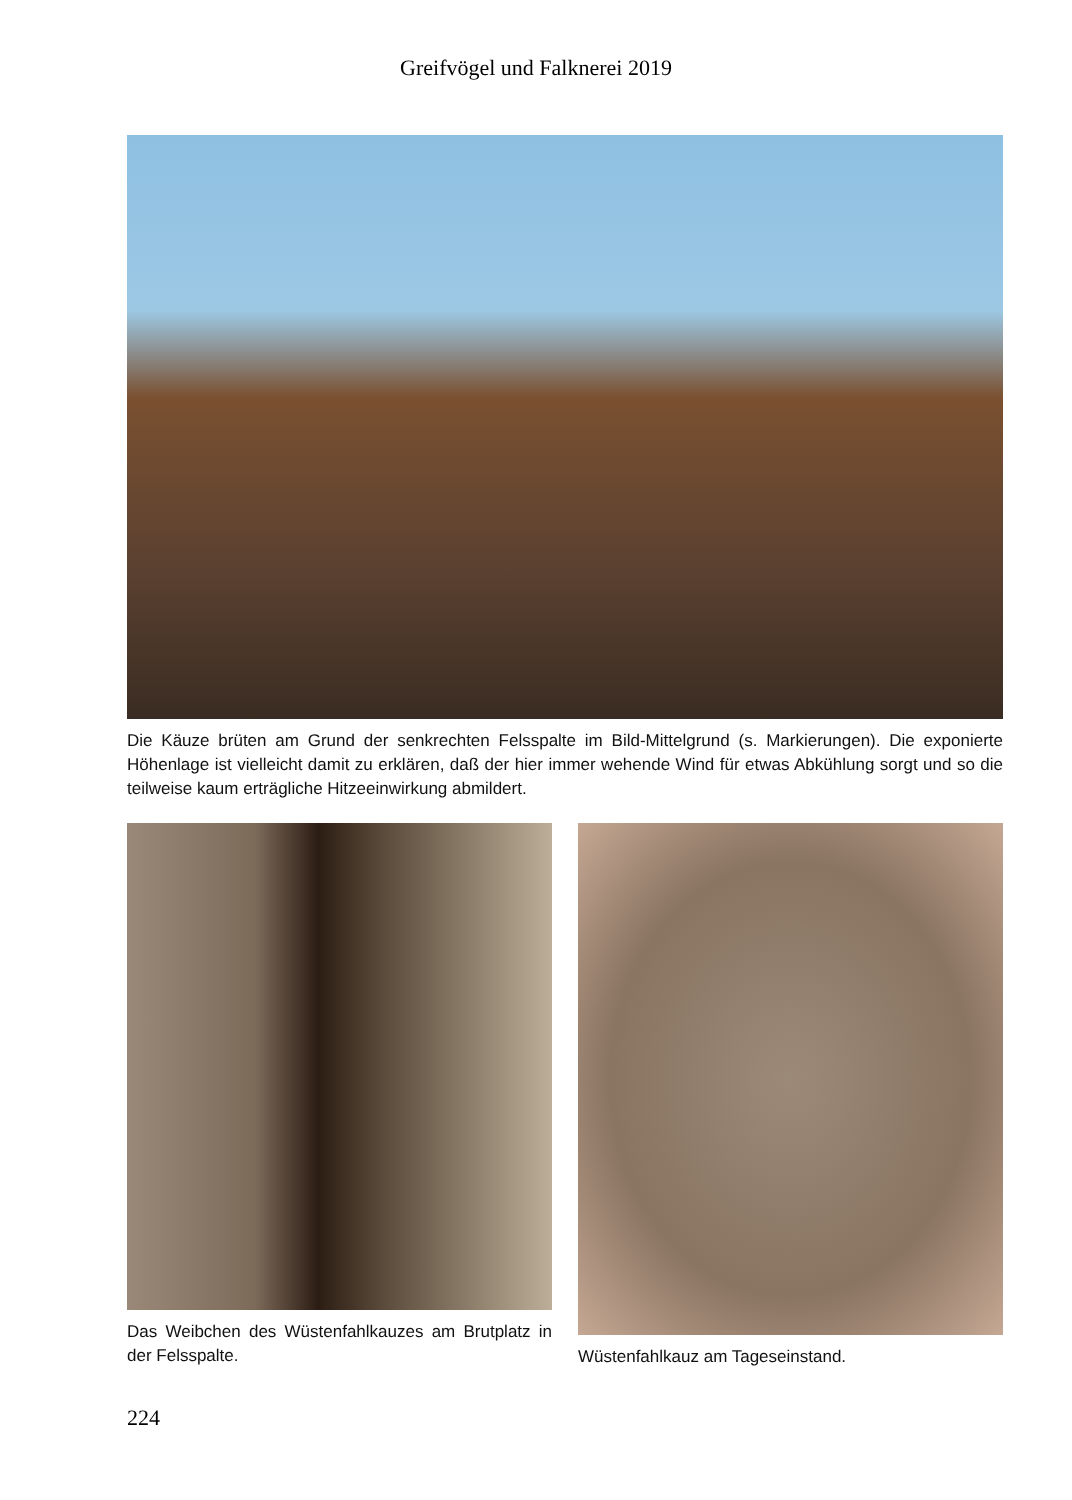Greifvögel und Falknerei 2019
Die Käuze brüten am Grund der senkrechten Felsspalte im Bild-Mittelgrund (s. Markierungen). Die exponierte Höhenlage ist vielleicht damit zu erklären, daß der hier immer wehende Wind für etwas Abkühlung sorgt und so die teilweise kaum erträgliche Hitzeeinwirkung abmildert.
Das Weibchen des Wüstenfahlkauzes am Brutplatz in der Felsspalte.
Wüstenfahlkauz am Tageseinstand.
224